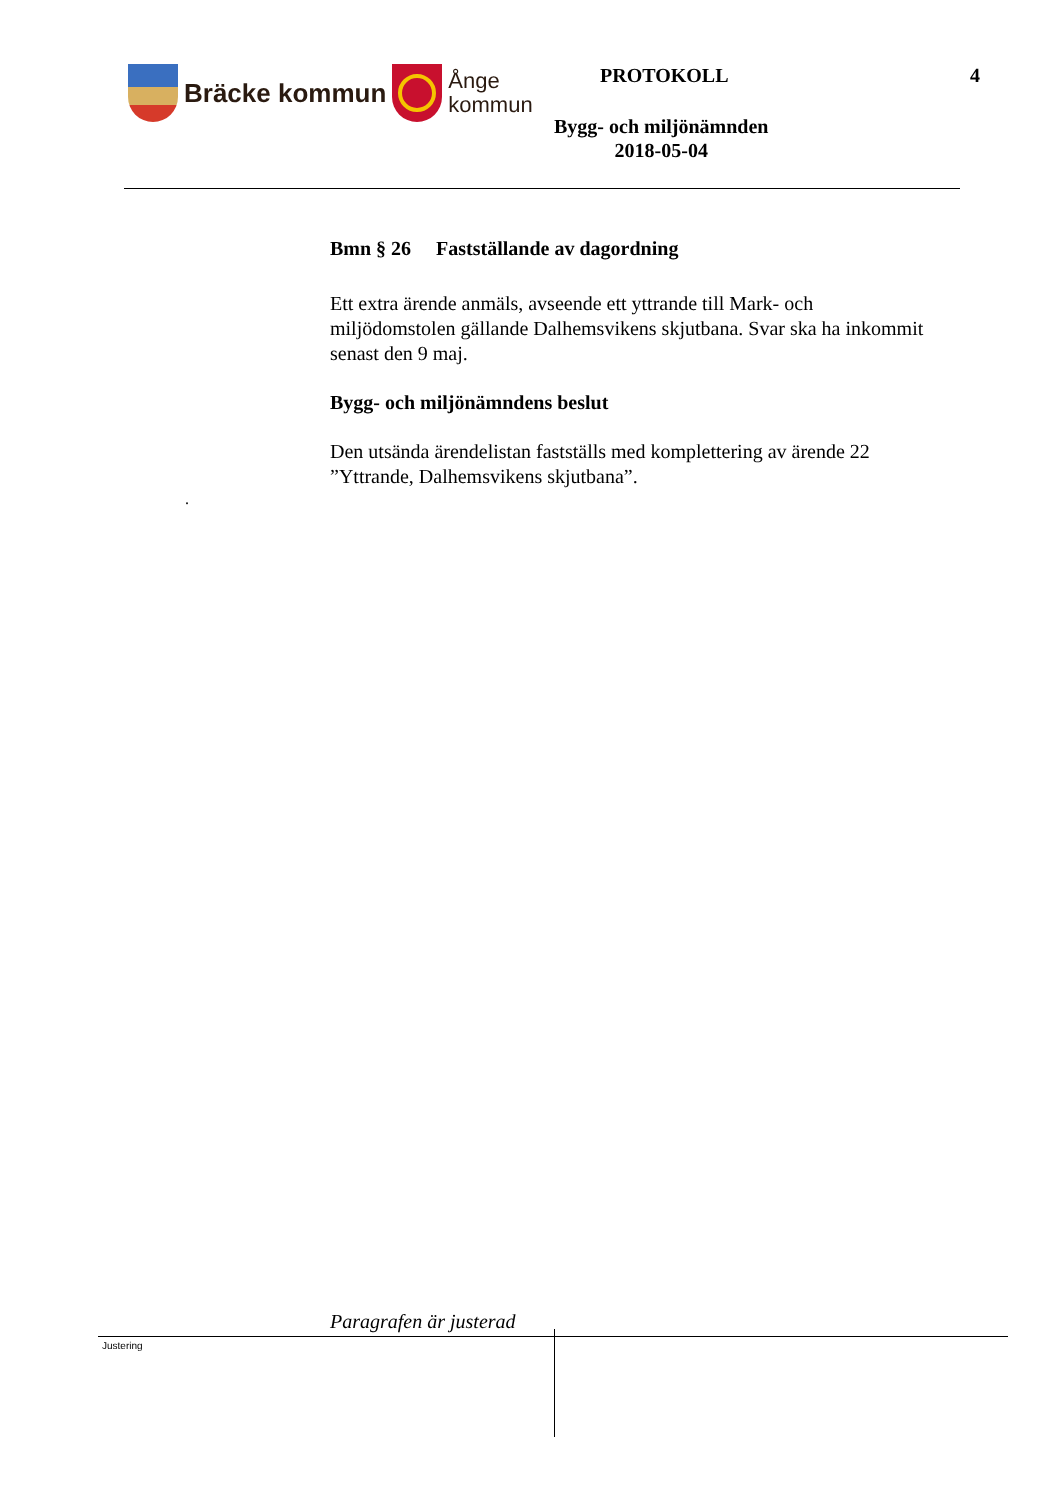Bräcke kommun
Ånge
kommun
PROTOKOLL 4
Bygg- och miljönämnden
2018-05-04
Bmn § 26 Fastställande av dagordning
Ett extra ärende anmäls, avseende ett yttrande till Mark- och miljödomstolen gällande Dalhemsvikens skjutbana. Svar ska ha inkommit senast den 9 maj.
Bygg- och miljönämndens beslut
Den utsända ärendelistan fastställs med komplettering av ärende 22 ”Yttrande, Dalhemsvikens skjutbana”.
.
Paragrafen är justerad
Justering